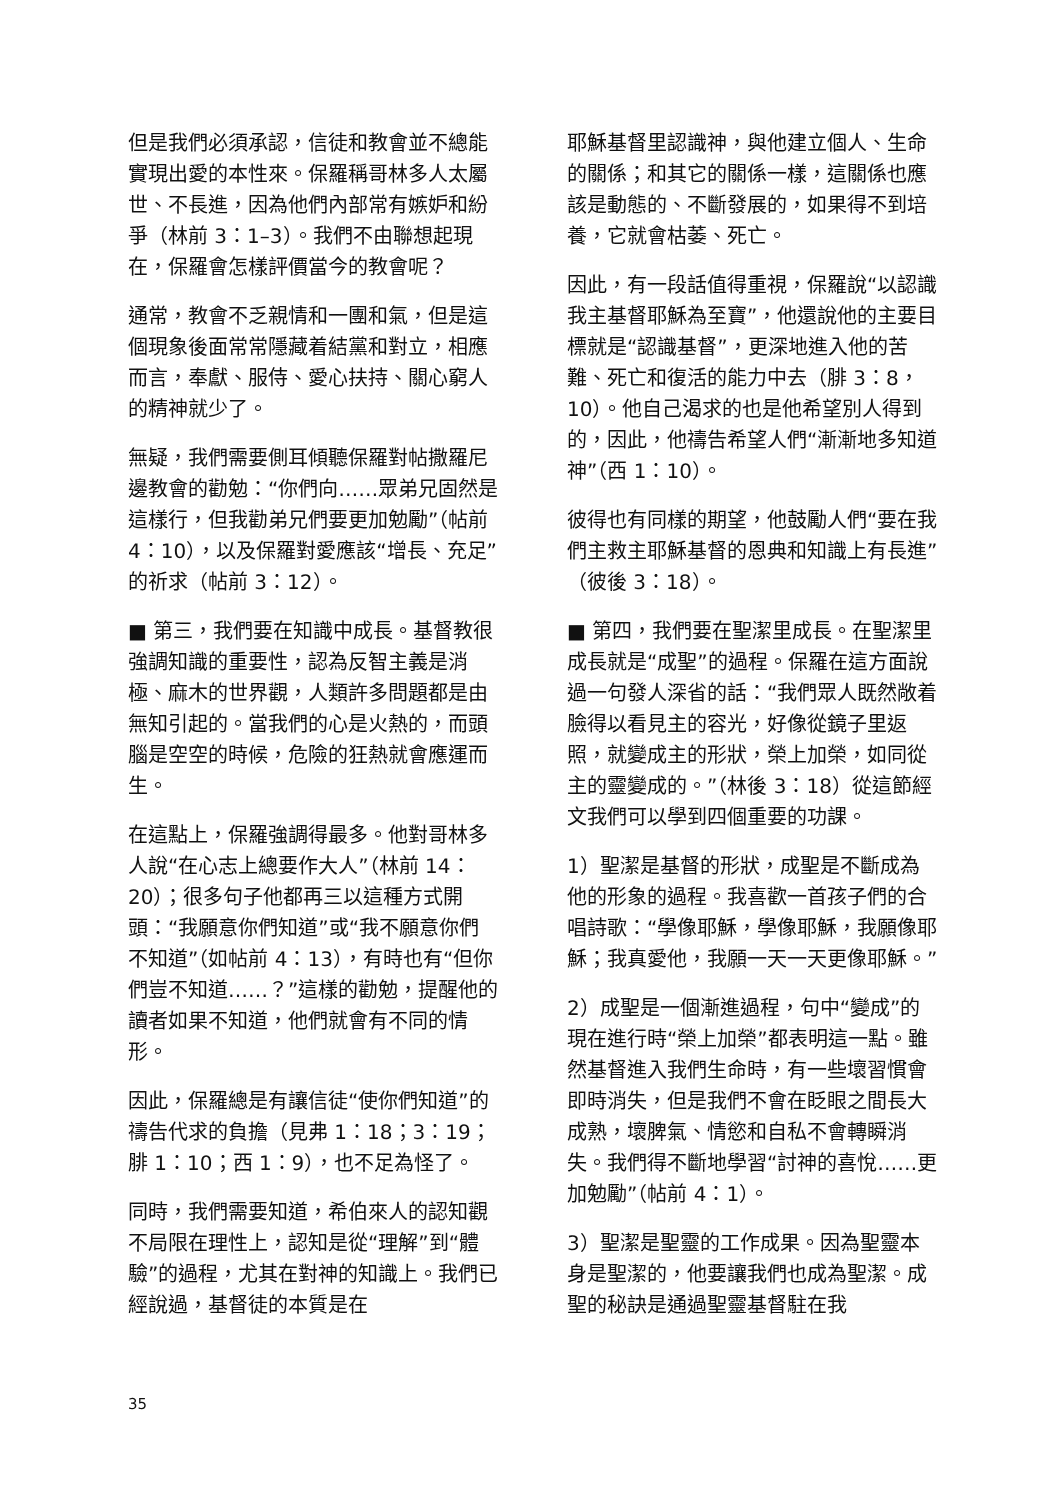但是我們必須承認，信徒和教會並不總能實現出愛的本性來。保羅稱哥林多人太屬世、不長進，因為他們內部常有嫉妒和紛爭（林前 3：1–3）。我們不由聯想起現在，保羅會怎樣評價當今的教會呢？
通常，教會不乏親情和一團和氣，但是這個現象後面常常隱藏着結黨和對立，相應而言，奉獻、服侍、愛心扶持、關心窮人的精神就少了。
無疑，我們需要側耳傾聽保羅對帖撒羅尼邊教會的勸勉：“你們向……眾弟兄固然是這樣行，但我勸弟兄們要更加勉勵”（帖前 4：10），以及保羅對愛應該“增長、充足”的祈求（帖前 3：12）。
■ 第三，我們要在知識中成長。基督教很強調知識的重要性，認為反智主義是消極、麻木的世界觀，人類許多問題都是由無知引起的。當我們的心是火熱的，而頭腦是空空的時候，危險的狂熱就會應運而生。
在這點上，保羅強調得最多。他對哥林多人說“在心志上總要作大人”（林前 14：20）；很多句子他都再三以這種方式開頭：“我願意你們知道”或“我不願意你們不知道”（如帖前 4：13），有時也有“但你們豈不知道……？”這樣的勸勉，提醒他的讀者如果不知道，他們就會有不同的情形。
因此，保羅總是有讓信徒“使你們知道”的禱告代求的負擔（見弗 1：18；3：19；腓 1：10；西 1：9），也不足為怪了。
同時，我們需要知道，希伯來人的認知觀不局限在理性上，認知是從“理解”到“體驗”的過程，尤其在對神的知識上。我們已經說過，基督徒的本質是在
耶穌基督里認識神，與他建立個人、生命的關係；和其它的關係一樣，這關係也應該是動態的、不斷發展的，如果得不到培養，它就會枯萎、死亡。
因此，有一段話值得重視，保羅說“以認識我主基督耶穌為至寶”，他還說他的主要目標就是“認識基督”，更深地進入他的苦難、死亡和復活的能力中去（腓 3：8，10）。他自己渴求的也是他希望別人得到的，因此，他禱告希望人們“漸漸地多知道神”（西 1：10）。
彼得也有同樣的期望，他鼓勵人們“要在我們主救主耶穌基督的恩典和知識上有長進”（彼後 3：18）。
■ 第四，我們要在聖潔里成長。在聖潔里成長就是“成聖”的過程。保羅在這方面說過一句發人深省的話：“我們眾人既然敞着臉得以看見主的容光，好像從鏡子里返照，就變成主的形狀，榮上加榮，如同從主的靈變成的。”（林後 3：18）從這節經文我們可以學到四個重要的功課。
1）聖潔是基督的形狀，成聖是不斷成為他的形象的過程。我喜歡一首孩子們的合唱詩歌：“學像耶穌，學像耶穌，我願像耶穌；我真愛他，我願一天一天更像耶穌。”
2）成聖是一個漸進過程，句中“變成”的現在進行時“榮上加榮”都表明這一點。雖然基督進入我們生命時，有一些壞習慣會即時消失，但是我們不會在眨眼之間長大成熟，壞脾氣、情慾和自私不會轉瞬消失。我們得不斷地學習“討神的喜悅……更加勉勵”（帖前 4：1）。
3）聖潔是聖靈的工作成果。因為聖靈本身是聖潔的，他要讓我們也成為聖潔。成聖的秘訣是通過聖靈基督駐在我
35